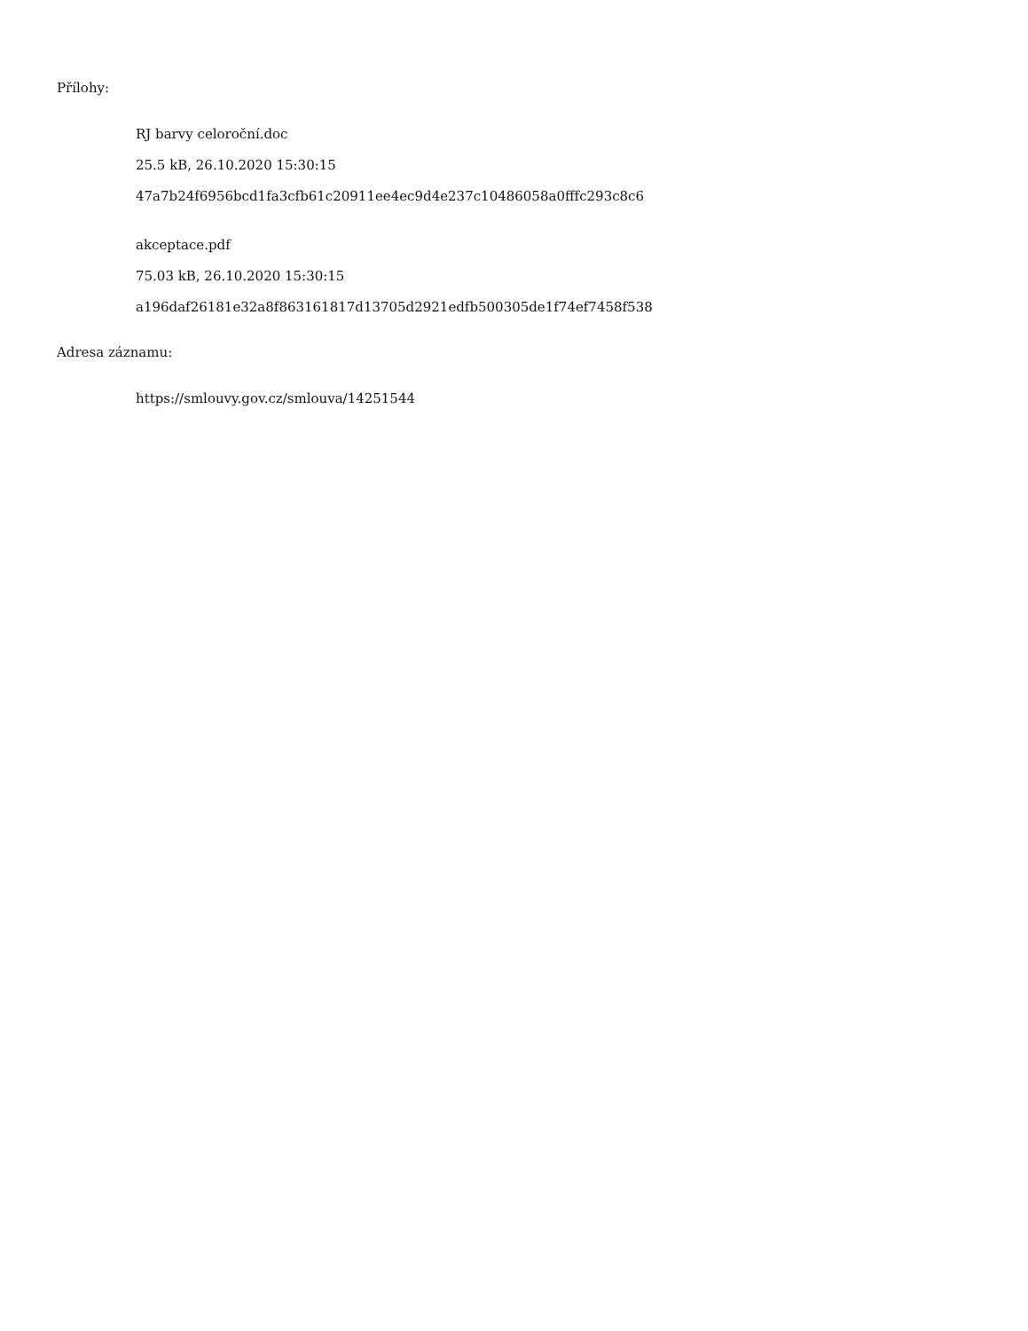Přílohy:
RJ barvy celoroční.doc
25.5 kB, 26.10.2020 15:30:15
47a7b24f6956bcd1fa3cfb61c20911ee4ec9d4e237c10486058a0fffc293c8c6
akceptace.pdf
75.03 kB, 26.10.2020 15:30:15
a196daf26181e32a8f863161817d13705d2921edfb500305de1f74ef7458f538
Adresa záznamu:
https://smlouvy.gov.cz/smlouva/14251544